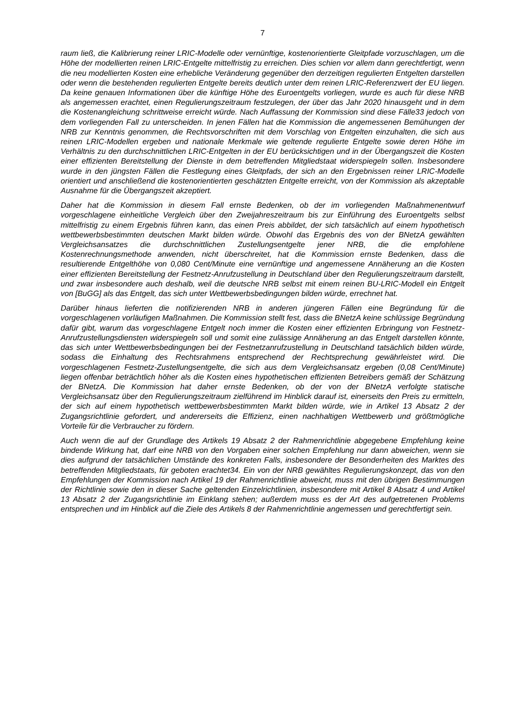7
raum ließ, die Kalibrierung reiner LRIC-Modelle oder vernünftige, kostenorientierte Gleitpfade vorzuschlagen, um die Höhe der modellierten reinen LRIC-Entgelte mittelfristig zu erreichen. Dies schien vor allem dann gerechtfertigt, wenn die neu modellierten Kosten eine erhebliche Veränderung gegenüber den derzeitigen regulierten Entgelten darstellen oder wenn die bestehenden regulierten Entgelte bereits deutlich unter dem reinen LRIC-Referenzwert der EU liegen. Da keine genauen Informationen über die künftige Höhe des Euroentgelts vorliegen, wurde es auch für diese NRB als angemessen erachtet, einen Regulierungszeitraum festzulegen, der über das Jahr 2020 hinausgeht und in dem die Kostenangleichung schrittweise erreicht würde. Nach Auffassung der Kommission sind diese Fälle33 jedoch von dem vorliegenden Fall zu unterscheiden. In jenen Fällen hat die Kommission die angemessenen Bemühungen der NRB zur Kenntnis genommen, die Rechtsvorschriften mit dem Vorschlag von Entgelten einzuhalten, die sich aus reinen LRIC-Modellen ergeben und nationale Merkmale wie geltende regulierte Entgelte sowie deren Höhe im Verhältnis zu den durchschnittlichen LRIC-Entgelten in der EU berücksichtigen und in der Übergangszeit die Kosten einer effizienten Bereitstellung der Dienste in dem betreffenden Mitgliedstaat widerspiegeln sollen. Insbesondere wurde in den jüngsten Fällen die Festlegung eines Gleitpfads, der sich an den Ergebnissen reiner LRIC-Modelle orientiert und anschließend die kostenorientierten geschätzten Entgelte erreicht, von der Kommission als akzeptable Ausnahme für die Übergangszeit akzeptiert.
Daher hat die Kommission in diesem Fall ernste Bedenken, ob der im vorliegenden Maßnahmenentwurf vorgeschlagene einheitliche Vergleich über den Zweijahreszeitraum bis zur Einführung des Euroentgelts selbst mittelfristig zu einem Ergebnis führen kann, das einen Preis abbildet, der sich tatsächlich auf einem hypothetisch wettbewerbsbestimmten deutschen Markt bilden würde. Obwohl das Ergebnis des von der BNetzA gewählten Vergleichsansatzes die durchschnittlichen Zustellungsentgelte jener NRB, die die empfohlene Kostenrechnungsmethode anwenden, nicht überschreitet, hat die Kommission ernste Bedenken, dass die resultierende Entgelthöhe von 0,080 Cent/Minute eine vernünftige und angemessene Annäherung an die Kosten einer effizienten Bereitstellung der Festnetz-Anrufzustellung in Deutschland über den Regulierungszeitraum darstellt, und zwar insbesondere auch deshalb, weil die deutsche NRB selbst mit einem reinen BU-LRIC-Modell ein Entgelt von [BuGG] als das Entgelt, das sich unter Wettbewerbsbedingungen bilden würde, errechnet hat.
Darüber hinaus lieferten die notifizierenden NRB in anderen jüngeren Fällen eine Begründung für die vorgeschlagenen vorläufigen Maßnahmen. Die Kommission stellt fest, dass die BNetzA keine schlüssige Begründung dafür gibt, warum das vorgeschlagene Entgelt noch immer die Kosten einer effizienten Erbringung von Festnetz-Anrufzustellungsdiensten widerspiegeln soll und somit eine zulässige Annäherung an das Entgelt darstellen könnte, das sich unter Wettbewerbsbedingungen bei der Festnetzanrufzustellung in Deutschland tatsächlich bilden würde, sodass die Einhaltung des Rechtsrahmens entsprechend der Rechtsprechung gewährleistet wird. Die vorgeschlagenen Festnetz-Zustellungsentgelte, die sich aus dem Vergleichsansatz ergeben (0,08 Cent/Minute) liegen offenbar beträchtlich höher als die Kosten eines hypothetischen effizienten Betreibers gemäß der Schätzung der BNetzA. Die Kommission hat daher ernste Bedenken, ob der von der BNetzA verfolgte statische Vergleichsansatz über den Regulierungszeitraum zielführend im Hinblick darauf ist, einerseits den Preis zu ermitteln, der sich auf einem hypothetisch wettbewerbsbestimmten Markt bilden würde, wie in Artikel 13 Absatz 2 der Zugangsrichtlinie gefordert, und andererseits die Effizienz, einen nachhaltigen Wettbewerb und größtmögliche Vorteile für die Verbraucher zu fördern.
Auch wenn die auf der Grundlage des Artikels 19 Absatz 2 der Rahmenrichtlinie abgegebene Empfehlung keine bindende Wirkung hat, darf eine NRB von den Vorgaben einer solchen Empfehlung nur dann abweichen, wenn sie dies aufgrund der tatsächlichen Umstände des konkreten Falls, insbesondere der Besonderheiten des Marktes des betreffenden Mitgliedstaats, für geboten erachtet34. Ein von der NRB gewähltes Regulierungskonzept, das von den Empfehlungen der Kommission nach Artikel 19 der Rahmenrichtlinie abweicht, muss mit den übrigen Bestimmungen der Richtlinie sowie den in dieser Sache geltenden Einzelrichtlinien, insbesondere mit Artikel 8 Absatz 4 und Artikel 13 Absatz 2 der Zugangsrichtlinie im Einklang stehen; außerdem muss es der Art des aufgetretenen Problems entsprechen und im Hinblick auf die Ziele des Artikels 8 der Rahmenrichtlinie angemessen und gerechtfertigt sein.